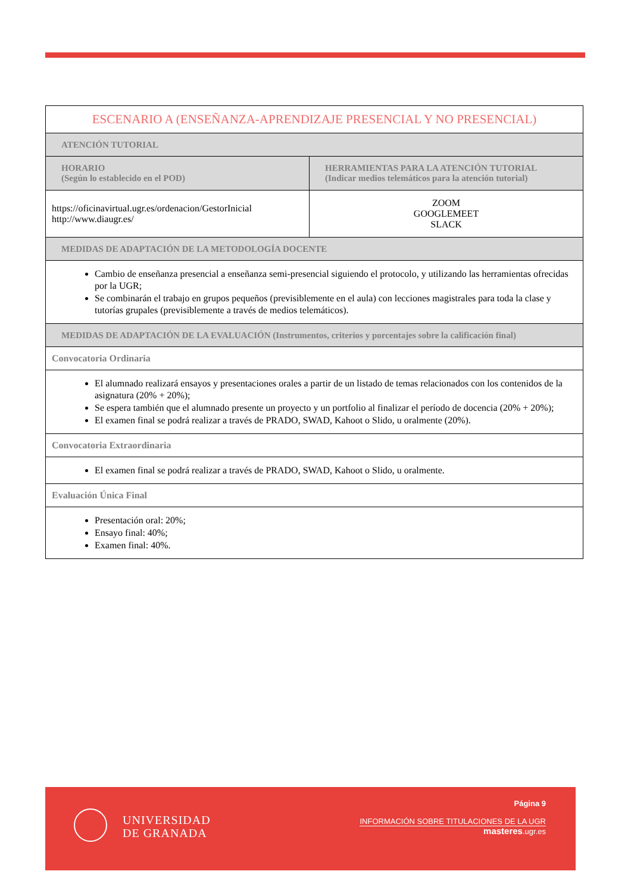| ESCENARIO A (ENSEÑANZA-APRENDIZAJE PRESENCIAL Y NO PRESENCIAL) | |
| ATENCIÓN TUTORIAL | |
| HORARIO (Según lo establecido en el POD) | HERRAMIENTAS PARA LA ATENCIÓN TUTORIAL (Indicar medios telemáticos para la atención tutorial) |
| https://oficinavirtual.ugr.es/ordenacion/GestorInicial http://www.diaugr.es/ | ZOOM GOOGLEMEET SLACK |
| MEDIDAS DE ADAPTACIÓN DE LA METODOLOGÍA DOCENTE | |
| Cambio de enseñanza presencial a enseñanza semi-presencial siguiendo el protocolo, y utilizando las herramientas ofrecidas por la UGR; Se combinarán el trabajo en grupos pequeños (previsiblemente en el aula) con lecciones magistrales para toda la clase y tutorías grupales (previsiblemente a través de medios telemáticos). | |
| MEDIDAS DE ADAPTACIÓN DE LA EVALUACIÓN (Instrumentos, criterios y porcentajes sobre la calificación final) | |
| Convocatoria Ordinaria | |
| El alumnado realizará ensayos y presentaciones orales a partir de un listado de temas relacionados con los contenidos de la asignatura (20% + 20%); Se espera también que el alumnado presente un proyecto y un portfolio al finalizar el período de docencia (20% + 20%); El examen final se podrá realizar a través de PRADO, SWAD, Kahoot o Slido, u oralmente (20%). | |
| Convocatoria Extraordinaria | |
| El examen final se podrá realizar a través de PRADO, SWAD, Kahoot o Slido, u oralmente. | |
| Evaluación Única Final | |
| Presentación oral: 20%; Ensayo final: 40%; Examen final: 40%. | |
UNIVERSIDAD
DE GRANADA
Página 9
INFORMACIÓN SOBRE TITULACIONES DE LA UGR
masteres.ugr.es